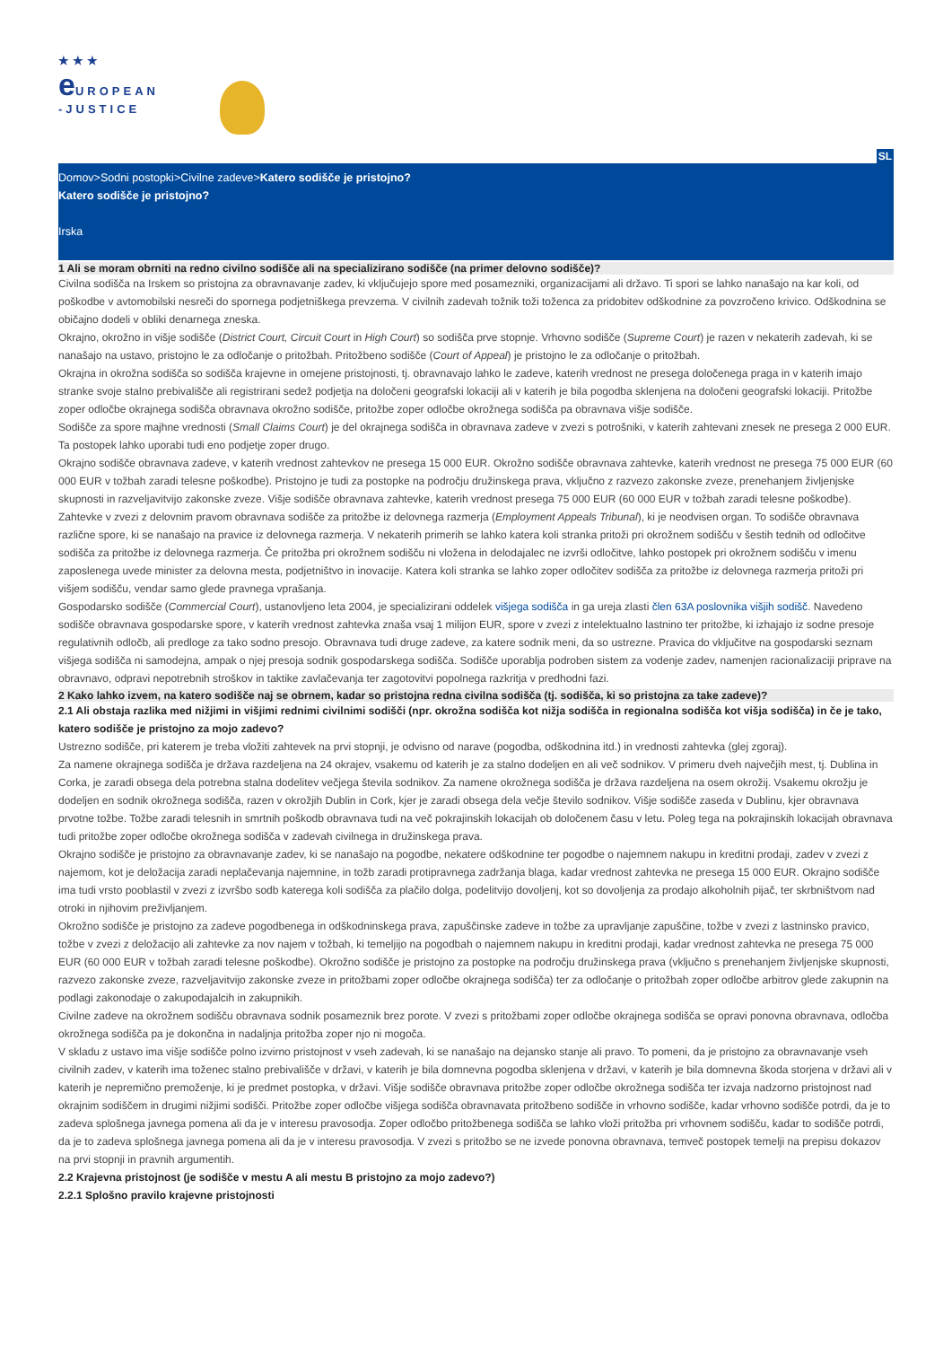★★★
e UROPEAN
-JUSTICE
SL
Domov>Sodni postopki>Civilne zadeve>Katero sodišče je pristojno?
Katero sodišče je pristojno?
Irska
1 Ali se moram obrniti na redno civilno sodišče ali na specializirano sodišče (na primer delovno sodišče)?
Civilna sodišča na Irskem so pristojna za obravnavanje zadev, ki vključujejo spore med posamezniki, organizacijami ali državo. Ti spori se lahko nanašajo na kar koli, od poškodbe v avtomobilski nesreči do spornega podjetniškega prevzema. V civilnih zadevah tožnik toži toženca za pridobitev odškodnine za povzročeno krivico. Odškodnina se običajno dodeli v obliki denarnega zneska.
Okrajno, okrožno in višje sodišče (District Court, Circuit Court in High Court) so sodišča prve stopnje. Vrhovno sodišče (Supreme Court) je razen v nekaterih zadevah, ki se nanašajo na ustavo, pristojno le za odločanje o pritožbah. Pritožbeno sodišče (Court of Appeal) je pristojno le za odločanje o pritožbah.
Okrajna in okrožna sodišča so sodišča krajevne in omejene pristojnosti, tj. obravnavajo lahko le zadeve, katerih vrednost ne presega določenega praga in v katerih imajo stranke svoje stalno prebivališče ali registrirani sedež podjetja na določeni geografski lokaciji ali v katerih je bila pogodba sklenjena na določeni geografski lokaciji. Pritožbe zoper odločbe okrajnega sodišča obravnava okrožno sodišče, pritožbe zoper odločbe okrožnega sodišča pa obravnava višje sodišče.
Sodišče za spore majhne vrednosti (Small Claims Court) je del okrajnega sodišča in obravnava zadeve v zvezi s potrošniki, v katerih zahtevani znesek ne presega 2 000 EUR. Ta postopek lahko uporabi tudi eno podjetje zoper drugo.
Okrajno sodišče obravnava zadeve, v katerih vrednost zahtevkov ne presega 15 000 EUR. Okrožno sodišče obravnava zahtevke, katerih vrednost ne presega 75 000 EUR (60 000 EUR v tožbah zaradi telesne poškodbe). Pristojno je tudi za postopke na področju družinskega prava, vključno z razvezo zakonske zveze, prenehanjem življenjske skupnosti in razveljavitvijo zakonske zveze. Višje sodišče obravnava zahtevke, katerih vrednost presega 75 000 EUR (60 000 EUR v tožbah zaradi telesne poškodbe).
Zahtevke v zvezi z delovnim pravom obravnava sodišče za pritožbe iz delovnega razmerja (Employment Appeals Tribunal), ki je neodvisen organ. To sodišče obravnava različne spore, ki se nanašajo na pravice iz delovnega razmerja. V nekaterih primerih se lahko katera koli stranka pritoži pri okrožnem sodišču v šestih tednih od odločitve sodišča za pritožbe iz delovnega razmerja. Če pritožba pri okrožnem sodišču ni vložena in delodajalec ne izvrši odločitve, lahko postopek pri okrožnem sodišču v imenu zaposlenega uvede minister za delovna mesta, podjetništvo in inovacije. Katera koli stranka se lahko zoper odločitev sodišča za pritožbe iz delovnega razmerja pritoži pri višjem sodišču, vendar samo glede pravnega vprašanja.
Gospodarsko sodišče (Commercial Court), ustanovljeno leta 2004, je specializirani oddelek višjega sodišča in ga ureja zlasti člen 63A poslovnika višjih sodišč. Navedeno sodišče obravnava gospodarske spore, v katerih vrednost zahtevka znaša vsaj 1 milijon EUR, spore v zvezi z intelektualno lastnino ter pritožbe, ki izhajajo iz sodne presoje regulativnih odločb, ali predloge za tako sodno presojo. Obravnava tudi druge zadeve, za katere sodnik meni, da so ustrezne. Pravica do vključitve na gospodarski seznam višjega sodišča ni samodejna, ampak o njej presoja sodnik gospodarskega sodišča. Sodišče uporablja podroben sistem za vodenje zadev, namenjen racionalizaciji priprave na obravnavo, odpravi nepotrebnih stroškov in taktike zavlačevanja ter zagotovitvi popolnega razkritja v predhodni fazi.
2 Kako lahko izvem, na katero sodišče naj se obrnem, kadar so pristojna redna civilna sodišča (tj. sodišča, ki so pristojna za take zadeve)?
2.1 Ali obstaja razlika med nižjimi in višjimi rednimi civilnimi sodišči (npr. okrožna sodišča kot nižja sodišča in regionalna sodišča kot višja sodišča) in če je tako, katero sodišče je pristojno za mojo zadevo?
Ustrezno sodišče, pri katerem je treba vložiti zahtevek na prvi stopnji, je odvisno od narave (pogodba, odškodnina itd.) in vrednosti zahtevka (glej zgoraj).
Za namene okrajnega sodišča je država razdeljena na 24 okrajev, vsakemu od katerih je za stalno dodeljen en ali več sodnikov. V primeru dveh največjih mest, tj. Dublina in Corka, je zaradi obsega dela potrebna stalna dodelitev večjega števila sodnikov. Za namene okrožnega sodišča je država razdeljena na osem okrožij. Vsakemu okrožju je dodeljen en sodnik okrožnega sodišča, razen v okrožjih Dublin in Cork, kjer je zaradi obsega dela večje število sodnikov. Višje sodišče zaseda v Dublinu, kjer obravnava prvotne tožbe. Tožbe zaradi telesnih in smrtnih poškodb obravnava tudi na več pokrajinskih lokacijah ob določenem času v letu. Poleg tega na pokrajinskih lokacijah obravnava tudi pritožbe zoper odločbe okrožnega sodišča v zadevah civilnega in družinskega prava.
Okrajno sodišče je pristojno za obravnavanje zadev, ki se nanašajo na pogodbe, nekatere odškodnine ter pogodbe o najemnem nakupu in kreditni prodaji, zadev v zvezi z najemom, kot je deložacija zaradi neplačevanja najemnine, in tožb zaradi protipravnega zadržanja blaga, kadar vrednost zahtevka ne presega 15 000 EUR. Okrajno sodišče ima tudi vrsto pooblastil v zvezi z izvršbo sodb katerega koli sodišča za plačilo dolga, podelitvijo dovoljenj, kot so dovoljenja za prodajo alkoholnih pijač, ter skrbništvom nad otroki in njihovim preživljanjem.
Okrožno sodišče je pristojno za zadeve pogodbenega in odškodninskega prava, zapuščinske zadeve in tožbe za upravljanje zapuščine, tožbe v zvezi z lastninsko pravico, tožbe v zvezi z deložacijo ali zahtevke za nov najem v tožbah, ki temeljijo na pogodbah o najemnem nakupu in kreditni prodaji, kadar vrednost zahtevka ne presega 75 000 EUR (60 000 EUR v tožbah zaradi telesne poškodbe). Okrožno sodišče je pristojno za postopke na področju družinskega prava (vključno s prenehanjem življenjske skupnosti, razvezo zakonske zveze, razveljavitvijo zakonske zveze in pritožbami zoper odločbe okrajnega sodišča) ter za odločanje o pritožbah zoper odločbe arbitrov glede zakupnin na podlagi zakonodaje o zakupodajalcih in zakupnikih.
Civilne zadeve na okrožnem sodišču obravnava sodnik posameznik brez porote. V zvezi s pritožbami zoper odločbe okrajnega sodišča se opravi ponovna obravnava, odločba okrožnega sodišča pa je dokončna in nadaljnja pritožba zoper njo ni mogoča.
V skladu z ustavo ima višje sodišče polno izvirno pristojnost v vseh zadevah, ki se nanašajo na dejansko stanje ali pravo. To pomeni, da je pristojno za obravnavanje vseh civilnih zadev, v katerih ima toženec stalno prebivališče v državi, v katerih je bila domnevna pogodba sklenjena v državi, v katerih je bila domnevna škoda storjena v državi ali v katerih je nepremično premoženje, ki je predmet postopka, v državi. Višje sodišče obravnava pritožbe zoper odločbe okrožnega sodišča ter izvaja nadzorno pristojnost nad okrajnim sodiščem in drugimi nižjimi sodišči. Pritožbe zoper odločbe višjega sodišča obravnavata pritožbeno sodišče in vrhovno sodišče, kadar vrhovno sodišče potrdi, da je to zadeva splošnega javnega pomena ali da je v interesu pravosodja. Zoper odločbo pritožbenega sodišča se lahko vloži pritožba pri vrhovnem sodišču, kadar to sodišče potrdi, da je to zadeva splošnega javnega pomena ali da je v interesu pravosodja. V zvezi s pritožbo se ne izvede ponovna obravnava, temveč postopek temelji na prepisu dokazov na prvi stopnji in pravnih argumentih.
2.2 Krajevna pristojnost (je sodišče v mestu A ali mestu B pristojno za mojo zadevo?)
2.2.1 Splošno pravilo krajevne pristojnosti